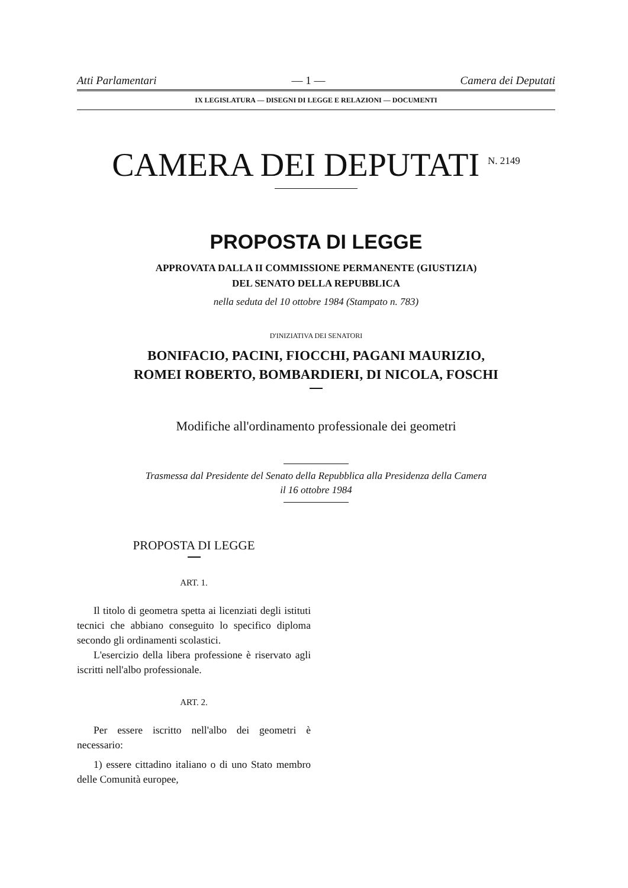Atti Parlamentari — 1 — Camera dei Deputati
IX LEGISLATURA — DISEGNI DI LEGGE E RELAZIONI — DOCUMENTI
CAMERA DEI DEPUTATI <sup>N. 2149</sup>
PROPOSTA DI LEGGE
APPROVATA DALLA II COMMISSIONE PERMANENTE (GIUSTIZIA)
DEL SENATO DELLA REPUBBLICA
nella seduta del 10 ottobre 1984 (Stampato n. 783)
D'INIZIATIVA DEI SENATORI
BONIFACIO, PACINI, FIOCCHI, PAGANI MAURIZIO,
ROMEI ROBERTO, BOMBARDIERI, DI NICOLA, FOSCHI
Modifiche all'ordinamento professionale dei geometri
Trasmessa dal Presidente del Senato della Repubblica alla Presidenza della Camera
il 16 ottobre 1984
PROPOSTA DI LEGGE
ART. 1.
Il titolo di geometra spetta ai licenziati degli istituti tecnici che abbiano conseguito lo specifico diploma secondo gli ordinamenti scolastici.
L'esercizio della libera professione è riservato agli iscritti nell'albo professionale.
ART. 2.
Per essere iscritto nell'albo dei geometri è necessario:
1) essere cittadino italiano o di uno Stato membro delle Comunità europee,